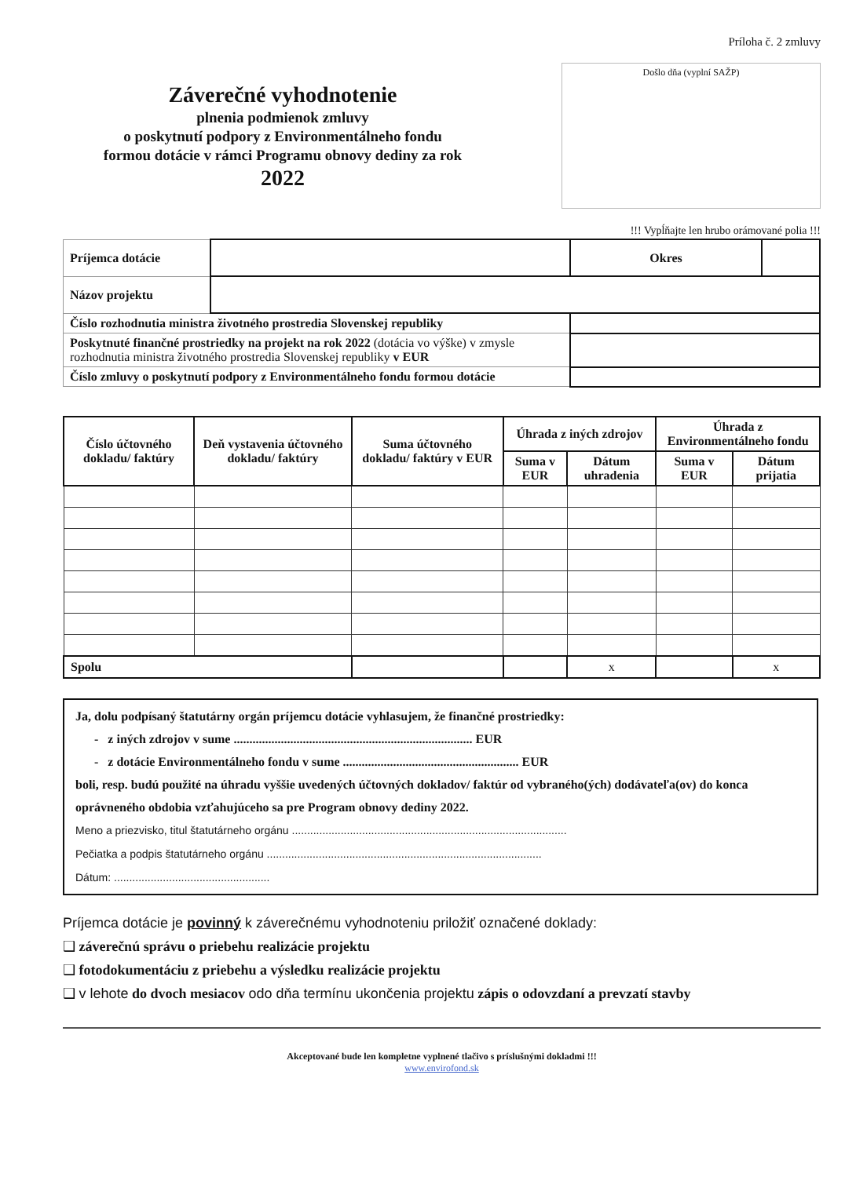Záverečné vyhodnotenie
plnenia podmienok zmluvy
o poskytnutí podpory z Environmentálneho fondu
formou dotácie v rámci Programu obnovy dediny za rok
2022
Príloha č. 2 zmluvy
Došlo dňa (vyplní SAŽP)
!!! Vypĺňajte len hrubo orámované polia !!!
| Príjemca dotácie | | Okres | |
| Názov projektu | | | |
| Číslo rozhodnutia ministra životného prostredia Slovenskej republiky | | | |
| Poskytnuté finančné prostriedky na projekt na rok 2022 (dotácia vo výške) v zmysle rozhodnutia ministra životného prostredia Slovenskej republiky v EUR | | | |
| Číslo zmluvy o poskytnutí podpory z Environmentálneho fondu formou dotácie | | | |
| Číslo účtovného dokladu/ faktúry | Deň vystavenia účtovného dokladu/ faktúry | Suma účtovného dokladu/ faktúry v EUR | Úhrada z iných zdrojov | | Úhrada z Environmentálneho fondu | |
| --- | --- | --- | --- | --- | --- | --- |
| | | | Suma v EUR | Dátum uhradenia | Suma v EUR | Dátum prijatia |
| Spolu | | | | x | | x |
Ja, dolu podpísaný štatutárny orgán príjemcu dotácie vyhlasujem, že finančné prostriedky:
- z iných zdrojov v sume ............................................................................ EUR
- z dotácie Environmentálneho fondu v sume ........................................................ EUR
boli, resp. budú použité na úhradu vyššie uvedených účtovných dokladov/ faktúr od vybraného(ých) dodávateľa(ov) do konca oprávneného obdobia vzťahujúceho sa pre Program obnovy dediny 2022.
Meno a priezvisko, titul štatutárneho orgánu ..........................................................................................
Pečiatka a podpis štatutárneho orgánu ..........................................................................................
Dátum: ...................................................
Príjemca dotácie je povinný k záverečnému vyhodnoteniu priložiť označené doklady:
❑ záverečnú správu o priebehu realizácie projektu
❑ fotodokumentáciu z priebehu a výsledku realizácie projektu
❑ v lehote do dvoch mesiacov odo dňa termínu ukončenia projektu zápis o odovzdaní a prevzatí stavby
Akceptované bude len kompletne vyplnené tlačivo s príslušnými dokladmi !!!
www.envirofond.sk